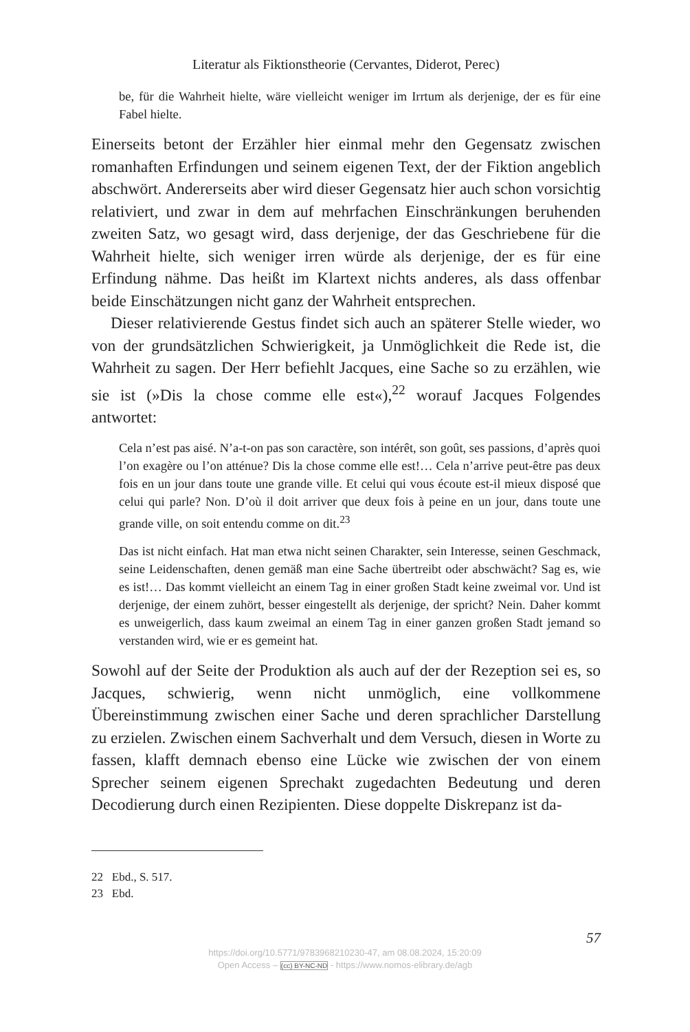Literatur als Fiktionstheorie (Cervantes, Diderot, Perec)
be, für die Wahrheit hielte, wäre vielleicht weniger im Irrtum als derjenige, der es für eine Fabel hielte.
Einerseits betont der Erzähler hier einmal mehr den Gegensatz zwischen romanhaften Erfindungen und seinem eigenen Text, der der Fiktion angeblich abschwört. Andererseits aber wird dieser Gegensatz hier auch schon vorsichtig relativiert, und zwar in dem auf mehrfachen Einschränkungen beruhenden zweiten Satz, wo gesagt wird, dass derjenige, der das Geschriebene für die Wahrheit hielte, sich weniger irren würde als derjenige, der es für eine Erfindung nähme. Das heißt im Klartext nichts anderes, als dass offenbar beide Einschätzungen nicht ganz der Wahrheit entsprechen.
Dieser relativierende Gestus findet sich auch an späterer Stelle wieder, wo von der grundsätzlichen Schwierigkeit, ja Unmöglichkeit die Rede ist, die Wahrheit zu sagen. Der Herr befiehlt Jacques, eine Sache so zu erzählen, wie sie ist (»Dis la chose comme elle est«),<sup>22</sup> worauf Jacques Folgendes antwortet:
Cela n’est pas aisé. N’a-t-on pas son caractère, son intérêt, son goût, ses passions, d’après quoi l’on exagère ou l’on atténue? Dis la chose comme elle est!… Cela n’arrive peut-être pas deux fois en un jour dans toute une grande ville. Et celui qui vous écoute est-il mieux disposé que celui qui parle? Non. D’où il doit arriver que deux fois à peine en un jour, dans toute une grande ville, on soit entendu comme on dit.<sup>23</sup>
Das ist nicht einfach. Hat man etwa nicht seinen Charakter, sein Interesse, seinen Geschmack, seine Leidenschaften, denen gemäß man eine Sache übertreibt oder abschwächt? Sag es, wie es ist!… Das kommt vielleicht an einem Tag in einer großen Stadt keine zweimal vor. Und ist derjenige, der einem zuhört, besser eingestellt als derjenige, der spricht? Nein. Daher kommt es unweigerlich, dass kaum zweimal an einem Tag in einer ganzen großen Stadt jemand so verstanden wird, wie er es gemeint hat.
Sowohl auf der Seite der Produktion als auch auf der der Rezeption sei es, so Jacques, schwierig, wenn nicht unmöglich, eine vollkommene Übereinstimmung zwischen einer Sache und deren sprachlicher Darstellung zu erzielen. Zwischen einem Sachverhalt und dem Versuch, diesen in Worte zu fassen, klafft demnach ebenso eine Lücke wie zwischen der von einem Sprecher seinem eigenen Sprechakt zugedachten Bedeutung und deren Decodierung durch einen Rezipienten. Diese doppelte Diskrepanz ist da-
22 Ebd., S. 517.
23 Ebd.
57
https://doi.org/10.5771/9783968210230-47, am 08.08.2024, 15:20:09
Open Access – (cc) BY-NC-ND - https://www.nomos-elibrary.de/agb